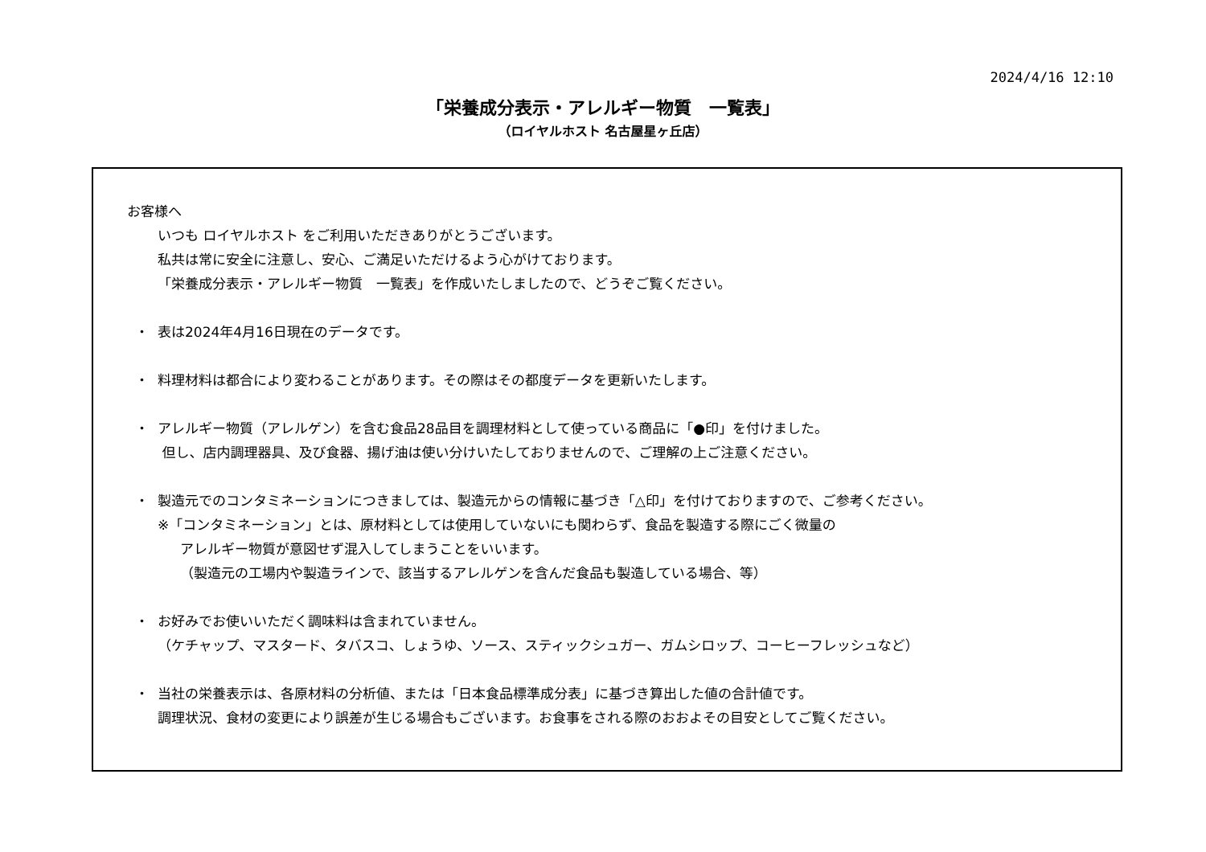2024/4/16 12:10
「栄養成分表示・アレルギー物質　一覧表」
（ロイヤルホスト 名古屋星ヶ丘店）
お客様へ
いつも ロイヤルホスト をご利用いただきありがとうございます。
私共は常に安全に注意し、安心、ご満足いただけるよう心がけております。
「栄養成分表示・アレルギー物質　一覧表」を作成いたしましたので、どうぞご覧ください。
・ 表は2024年4月16日現在のデータです。
・ 料理材料は都合により変わることがあります。その際はその都度データを更新いたします。
・ アレルギー物質（アレルゲン）を含む食品28品目を調理材料として使っている商品に「●印」を付けました。
但し、店内調理器具、及び食器、揚げ油は使い分けいたしておりませんので、ご理解の上ご注意ください。
・ 製造元でのコンタミネーションにつきましては、製造元からの情報に基づき「△印」を付けておりますので、ご参考ください。
※「コンタミネーション」とは、原材料としては使用していないにも関わらず、食品を製造する際にごく微量の
アレルギー物質が意図せず混入してしまうことをいいます。
（製造元の工場内や製造ラインで、該当するアレルゲンを含んだ食品も製造している場合、等）
・ お好みでお使いいただく調味料は含まれていません。
（ケチャップ、マスタード、タバスコ、しょうゆ、ソース、スティックシュガー、ガムシロップ、コーヒーフレッシュなど）
・ 当社の栄養表示は、各原材料の分析値、または「日本食品標準成分表」に基づき算出した値の合計値です。
調理状況、食材の変更により誤差が生じる場合もございます。お食事をされる際のおおよその目安としてご覧ください。